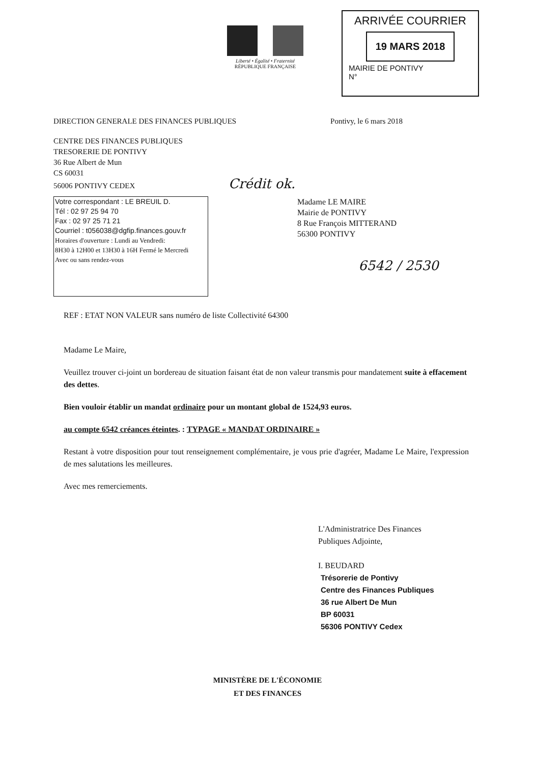Liberté • Égalité • Fraternité
RÉPUBLIQUE FRANÇAISE
ARRIVÉE COURRIER
19 MARS 2018
MAIRIE DE PONTIVY
N°
DIRECTION GENERALE DES FINANCES PUBLIQUES Pontivy, le 6 mars 2018
CENTRE DES FINANCES PUBLIQUES
TRESORERIE DE PONTIVY
36 Rue Albert de Mun
CS 60031
56006 PONTIVY CEDEX Crédit ok.
Votre correspondant : LE BREUIL D.
Tél : 02 97 25 94 70
Fax : 02 97 25 71 21
Courriel : t056038@dgfip.finances.gouv.fr
Horaires d'ouverture : Lundi au Vendredi:
8H30 à 12H00 et 13H30 à 16H Fermé le Mercredi
Avec ou sans rendez-vous
Madame LE MAIRE
Mairie de PONTIVY
8 Rue François MITTERAND
56300 PONTIVY
6542 / 2530
REF : ETAT NON VALEUR sans numéro de liste Collectivité 64300
Madame Le Maire,
Veuillez trouver ci-joint un bordereau de situation faisant état de non valeur transmis pour mandatement suite à effacement des dettes.
Bien vouloir établir un mandat ordinaire pour un montant global de 1524,93 euros.
au compte 6542 créances éteintes. : TYPAGE « MANDAT ORDINAIRE »
Restant à votre disposition pour tout renseignement complémentaire, je vous prie d'agréer, Madame Le Maire, l'expression de mes salutations les meilleures.
Avec mes remerciements.
L'Administratrice Des Finances
Publiques Adjointe,
I. BEUDARD
Trésorerie de Pontivy
Centre des Finances Publiques
36 rue Albert De Mun
BP 60031
56306 PONTIVY Cedex
MINISTÈRE DE L'ÉCONOMIE
ET DES FINANCES